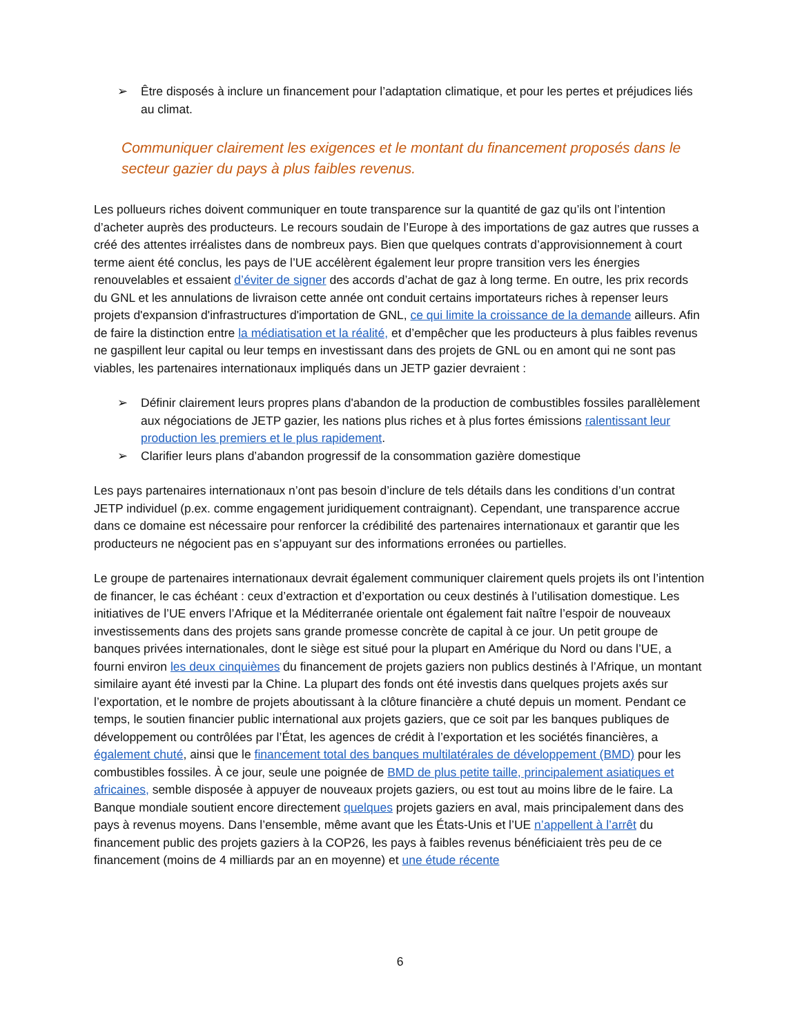➢ Être disposés à inclure un financement pour l’adaptation climatique, et pour les pertes et préjudices liés au climat.
Communiquer clairement les exigences et le montant du financement proposés dans le secteur gazier du pays à plus faibles revenus.
Les pollueurs riches doivent communiquer en toute transparence sur la quantité de gaz qu’ils ont l’intention d’acheter auprès des producteurs. Le recours soudain de l’Europe à des importations de gaz autres que russes a créé des attentes irréalistes dans de nombreux pays. Bien que quelques contrats d’approvisionnement à court terme aient été conclus, les pays de l’UE accélèrent également leur propre transition vers les énergies renouvelables et essaient d’éviter de signer des accords d’achat de gaz à long terme. En outre, les prix records du GNL et les annulations de livraison cette année ont conduit certains importateurs riches à repenser leurs projets d'expansion d'infrastructures d'importation de GNL, ce qui limite la croissance de la demande ailleurs. Afin de faire la distinction entre la médiatisation et la réalité, et d’empêcher que les producteurs à plus faibles revenus ne gaspillent leur capital ou leur temps en investissant dans des projets de GNL ou en amont qui ne sont pas viables, les partenaires internationaux impliqués dans un JETP gazier devraient :
➢ Définir clairement leurs propres plans d'abandon de la production de combustibles fossiles parallèlement aux négociations de JETP gazier, les nations plus riches et à plus fortes émissions ralentissant leur production les premiers et le plus rapidement.
➢ Clarifier leurs plans d’abandon progressif de la consommation gazière domestique
Les pays partenaires internationaux n’ont pas besoin d’inclure de tels détails dans les conditions d’un contrat JETP individuel (p.ex. comme engagement juridiquement contraignant). Cependant, une transparence accrue dans ce domaine est nécessaire pour renforcer la crédibilité des partenaires internationaux et garantir que les producteurs ne négocient pas en s’appuyant sur des informations erronées ou partielles.
Le groupe de partenaires internationaux devrait également communiquer clairement quels projets ils ont l’intention de financer, le cas échéant : ceux d’extraction et d’exportation ou ceux destinés à l’utilisation domestique. Les initiatives de l’UE envers l’Afrique et la Méditerranée orientale ont également fait naître l’espoir de nouveaux investissements dans des projets sans grande promesse concrète de capital à ce jour. Un petit groupe de banques privées internationales, dont le siège est situé pour la plupart en Amérique du Nord ou dans l’UE, a fourni environ les deux cinquièmes du financement de projets gaziers non publics destinés à l’Afrique, un montant similaire ayant été investi par la Chine. La plupart des fonds ont été investis dans quelques projets axés sur l’exportation, et le nombre de projets aboutissant à la clôture financière a chuté depuis un moment. Pendant ce temps, le soutien financier public international aux projets gaziers, que ce soit par les banques publiques de développement ou contrôlées par l’État, les agences de crédit à l’exportation et les sociétés financières, a également chuté, ainsi que le financement total des banques multilatérales de développement (BMD) pour les combustibles fossiles. À ce jour, seule une poignée de BMD de plus petite taille, principalement asiatiques et africaines, semble disposée à appuyer de nouveaux projets gaziers, ou est tout au moins libre de le faire. La Banque mondiale soutient encore directement quelques projets gaziers en aval, mais principalement dans des pays à revenus moyens. Dans l’ensemble, même avant que les États-Unis et l’UE n’appellent à l’arrêt du financement public des projets gaziers à la COP26, les pays à faibles revenus bénéficiaient très peu de ce financement (moins de 4 milliards par an en moyenne) et une étude récente
6